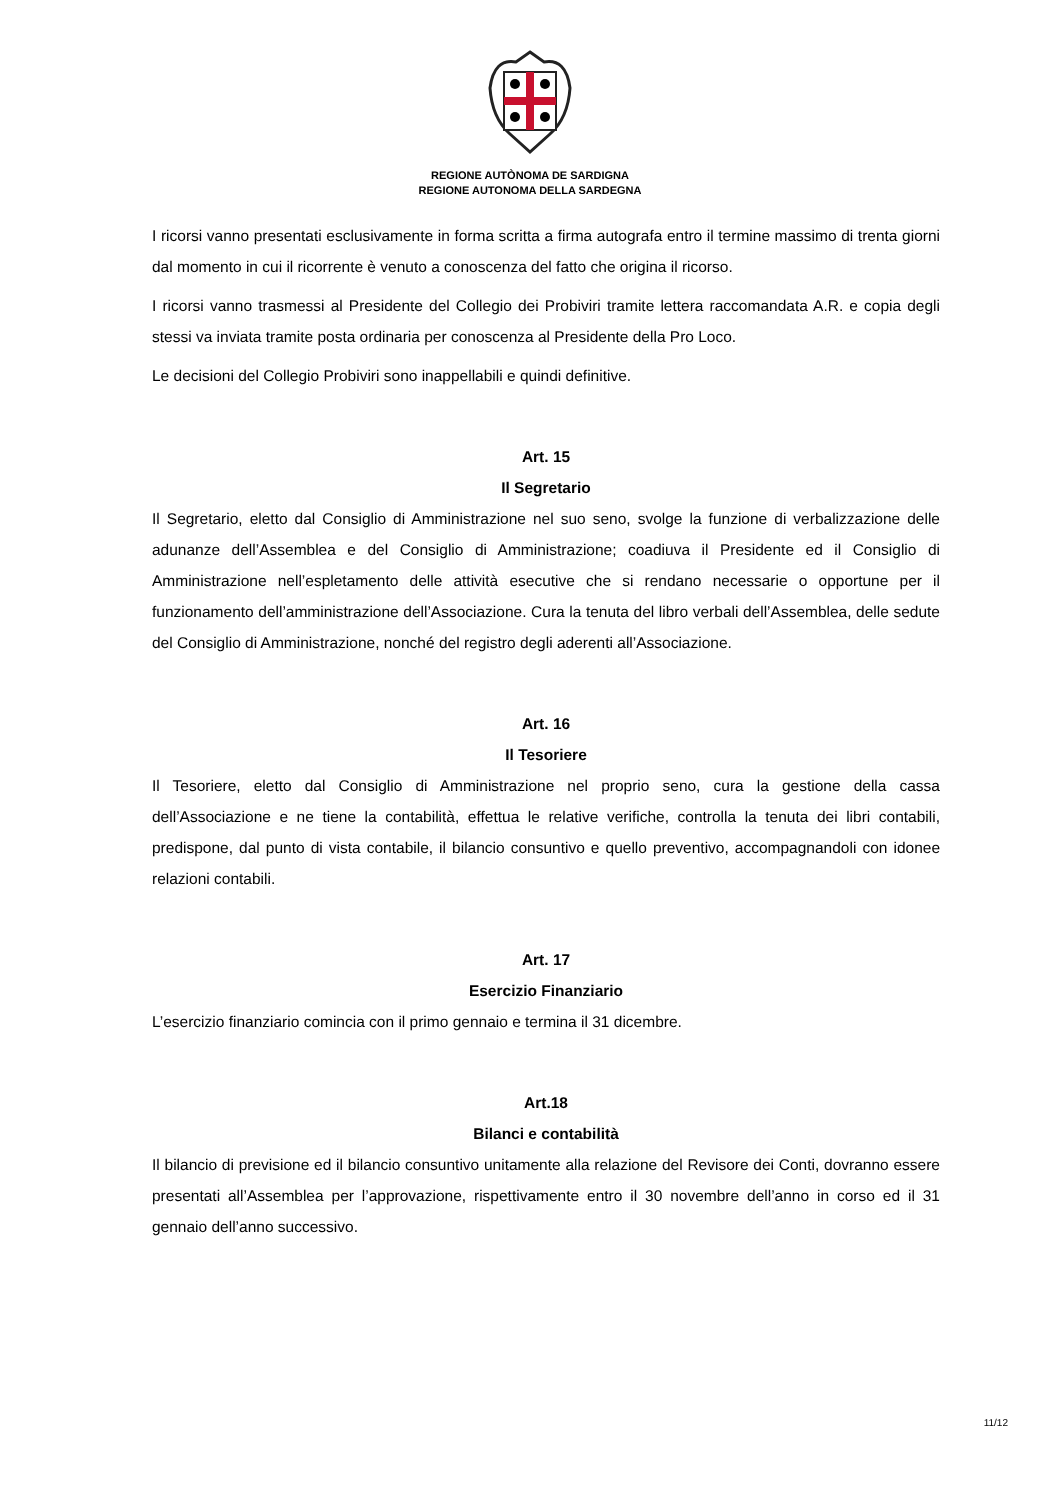REGIONE AUTÒNOMA DE SARDIGNA
REGIONE AUTONOMA DELLA SARDEGNA
I ricorsi vanno presentati esclusivamente in forma scritta a firma autografa entro il termine massimo di trenta giorni dal momento in cui il ricorrente è venuto a conoscenza del fatto che origina il ricorso.
I ricorsi vanno trasmessi al Presidente del Collegio dei Probiviri tramite lettera raccomandata A.R. e copia degli stessi va inviata tramite posta ordinaria per conoscenza al Presidente della Pro Loco.
Le decisioni del Collegio Probiviri sono inappellabili e quindi definitive.
Art. 15
Il Segretario
Il Segretario, eletto dal Consiglio di Amministrazione nel suo seno, svolge la funzione di verbalizzazione delle adunanze dell’Assemblea e del Consiglio di Amministrazione; coadiuva il Presidente ed il Consiglio di Amministrazione nell’espletamento delle attività esecutive che si rendano necessarie o opportune per il funzionamento dell’amministrazione dell’Associazione. Cura la tenuta del libro verbali dell’Assemblea, delle sedute del Consiglio di Amministrazione, nonché del registro degli aderenti all’Associazione.
Art. 16
Il Tesoriere
Il Tesoriere, eletto dal Consiglio di Amministrazione nel proprio seno, cura la gestione della cassa dell’Associazione e ne tiene la contabilità, effettua le relative verifiche, controlla la tenuta dei libri contabili, predispone, dal punto di vista contabile, il bilancio consuntivo e quello preventivo, accompagnandoli con idonee relazioni contabili.
Art. 17
Esercizio Finanziario
L’esercizio finanziario comincia con il primo gennaio e termina il 31 dicembre.
Art.18
Bilanci e contabilità
Il bilancio di previsione ed il bilancio consuntivo unitamente alla relazione del Revisore dei Conti, dovranno essere presentati all’Assemblea per l’approvazione, rispettivamente entro il 30 novembre dell’anno in corso ed il 31 gennaio dell’anno successivo.
11/12